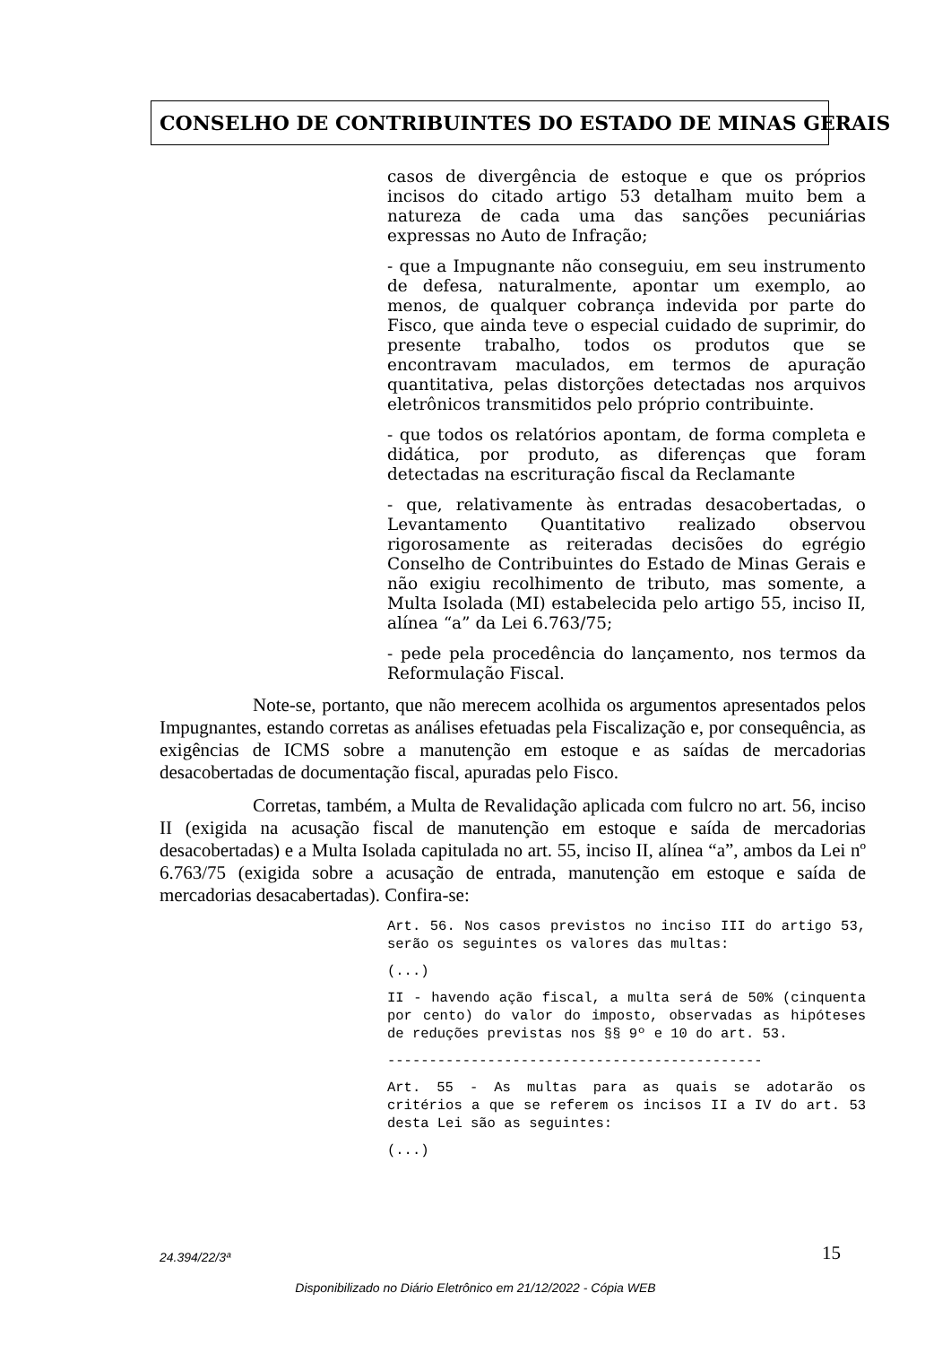CONSELHO DE CONTRIBUINTES DO ESTADO DE MINAS GERAIS
casos de divergência de estoque e que os próprios incisos do citado artigo 53 detalham muito bem a natureza de cada uma das sanções pecuniárias expressas no Auto de Infração;
- que a Impugnante não conseguiu, em seu instrumento de defesa, naturalmente, apontar um exemplo, ao menos, de qualquer cobrança indevida por parte do Fisco, que ainda teve o especial cuidado de suprimir, do presente trabalho, todos os produtos que se encontravam maculados, em termos de apuração quantitativa, pelas distorções detectadas nos arquivos eletrônicos transmitidos pelo próprio contribuinte.
- que todos os relatórios apontam, de forma completa e didática, por produto, as diferenças que foram detectadas na escrituração fiscal da Reclamante
- que, relativamente às entradas desacobertadas, o Levantamento Quantitativo realizado observou rigorosamente as reiteradas decisões do egrégio Conselho de Contribuintes do Estado de Minas Gerais e não exigiu recolhimento de tributo, mas somente, a Multa Isolada (MI) estabelecida pelo artigo 55, inciso II, alínea “a” da Lei 6.763/75;
- pede pela procedência do lançamento, nos termos da Reformulação Fiscal.
Note-se, portanto, que não merecem acolhida os argumentos apresentados pelos Impugnantes, estando corretas as análises efetuadas pela Fiscalização e, por consequência, as exigências de ICMS sobre a manutenção em estoque e as saídas de mercadorias desacobertadas de documentação fiscal, apuradas pelo Fisco.
Corretas, também, a Multa de Revalidação aplicada com fulcro no art. 56, inciso II (exigida na acusação fiscal de manutenção em estoque e saída de mercadorias desacobertadas) e a Multa Isolada capitulada no art. 55, inciso II, alínea “a”, ambos da Lei nº 6.763/75 (exigida sobre a acusação de entrada, manutenção em estoque e saída de mercadorias desacabertadas). Confira-se:
Art. 56. Nos casos previstos no inciso III do artigo 53, serão os seguintes os valores das multas:
(...)
II - havendo ação fiscal, a multa será de 50% (cinquenta por cento) do valor do imposto, observadas as hipóteses de reduções previstas nos §§ 9º e 10 do art. 53.
---------------------------------------------
Art. 55 - As multas para as quais se adotarão os critérios a que se referem os incisos II a IV do art. 53 desta Lei são as seguintes:
(...)
24.394/22/3ª 15
Disponibilizado no Diário Eletrônico em 21/12/2022 - Cópia WEB